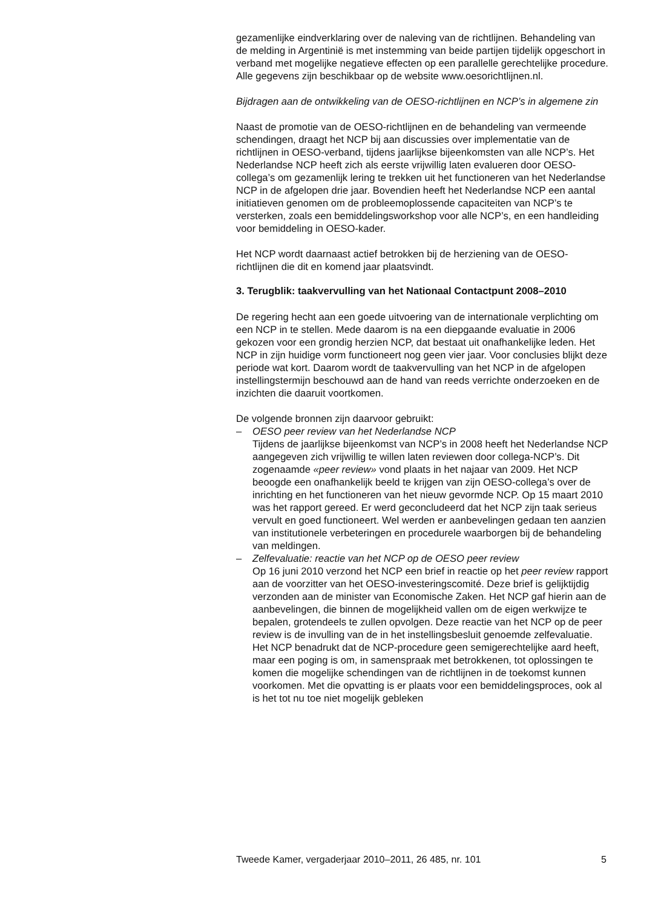gezamenlijke eindverklaring over de naleving van de richtlijnen. Behandeling van de melding in Argentinië is met instemming van beide partijen tijdelijk opgeschort in verband met mogelijke negatieve effecten op een parallelle gerechtelijke procedure. Alle gegevens zijn beschikbaar op de website www.oesorichtlijnen.nl.
Bijdragen aan de ontwikkeling van de OESO-richtlijnen en NCP’s in algemene zin
Naast de promotie van de OESO-richtlijnen en de behandeling van vermeende schendingen, draagt het NCP bij aan discussies over implementatie van de richtlijnen in OESO-verband, tijdens jaarlijkse bijeenkomsten van alle NCP’s. Het Nederlandse NCP heeft zich als eerste vrijwillig laten evalueren door OESO-collega’s om gezamenlijk lering te trekken uit het functioneren van het Nederlandse NCP in de afgelopen drie jaar. Bovendien heeft het Nederlandse NCP een aantal initiatieven genomen om de probleemoplossende capaciteiten van NCP’s te versterken, zoals een bemiddelingsworkshop voor alle NCP’s, en een handleiding voor bemiddeling in OESO-kader.
Het NCP wordt daarnaast actief betrokken bij de herziening van de OESO-richtlijnen die dit en komend jaar plaatsvindt.
3. Terugblik: taakvervulling van het Nationaal Contactpunt 2008–2010
De regering hecht aan een goede uitvoering van de internationale verplichting om een NCP in te stellen. Mede daarom is na een diepgaande evaluatie in 2006 gekozen voor een grondig herzien NCP, dat bestaat uit onafhankelijke leden. Het NCP in zijn huidige vorm functioneert nog geen vier jaar. Voor conclusies blijkt deze periode wat kort. Daarom wordt de taakvervulling van het NCP in de afgelopen instellingstermijn beschouwd aan de hand van reeds verrichte onderzoeken en de inzichten die daaruit voortkomen.
De volgende bronnen zijn daarvoor gebruikt:
– OESO peer review van het Nederlandse NCP
Tijdens de jaarlijkse bijeenkomst van NCP’s in 2008 heeft het Nederlandse NCP aangegeven zich vrijwillig te willen laten reviewen door collega-NCP’s. Dit zogenaamde «peer review» vond plaats in het najaar van 2009. Het NCP beoogde een onafhankelijk beeld te krijgen van zijn OESO-collega’s over de inrichting en het functioneren van het nieuw gevormde NCP. Op 15 maart 2010 was het rapport gereed. Er werd geconcludeerd dat het NCP zijn taak serieus vervult en goed functioneert. Wel werden er aanbevelingen gedaan ten aanzien van institutionele verbeteringen en procedurele waarborgen bij de behandeling van meldingen.
– Zelfevaluatie: reactie van het NCP op de OESO peer review
Op 16 juni 2010 verzond het NCP een brief in reactie op het peer review rapport aan de voorzitter van het OESO-investeringscomité. Deze brief is gelijktijdig verzonden aan de minister van Economische Zaken. Het NCP gaf hierin aan de aanbevelingen, die binnen de mogelijkheid vallen om de eigen werkwijze te bepalen, grotendeels te zullen opvolgen. Deze reactie van het NCP op de peer review is de invulling van de in het instellingsbesluit genoemde zelfevaluatie. Het NCP benadrukt dat de NCP-procedure geen semigerechtelijke aard heeft, maar een poging is om, in samenspraak met betrokkenen, tot oplossingen te komen die mogelijke schendingen van de richtlijnen in de toekomst kunnen voorkomen. Met die opvatting is er plaats voor een bemiddelingsproces, ook al is het tot nu toe niet mogelijk gebleken
Tweede Kamer, vergaderjaar 2010–2011, 26 485, nr. 101 5